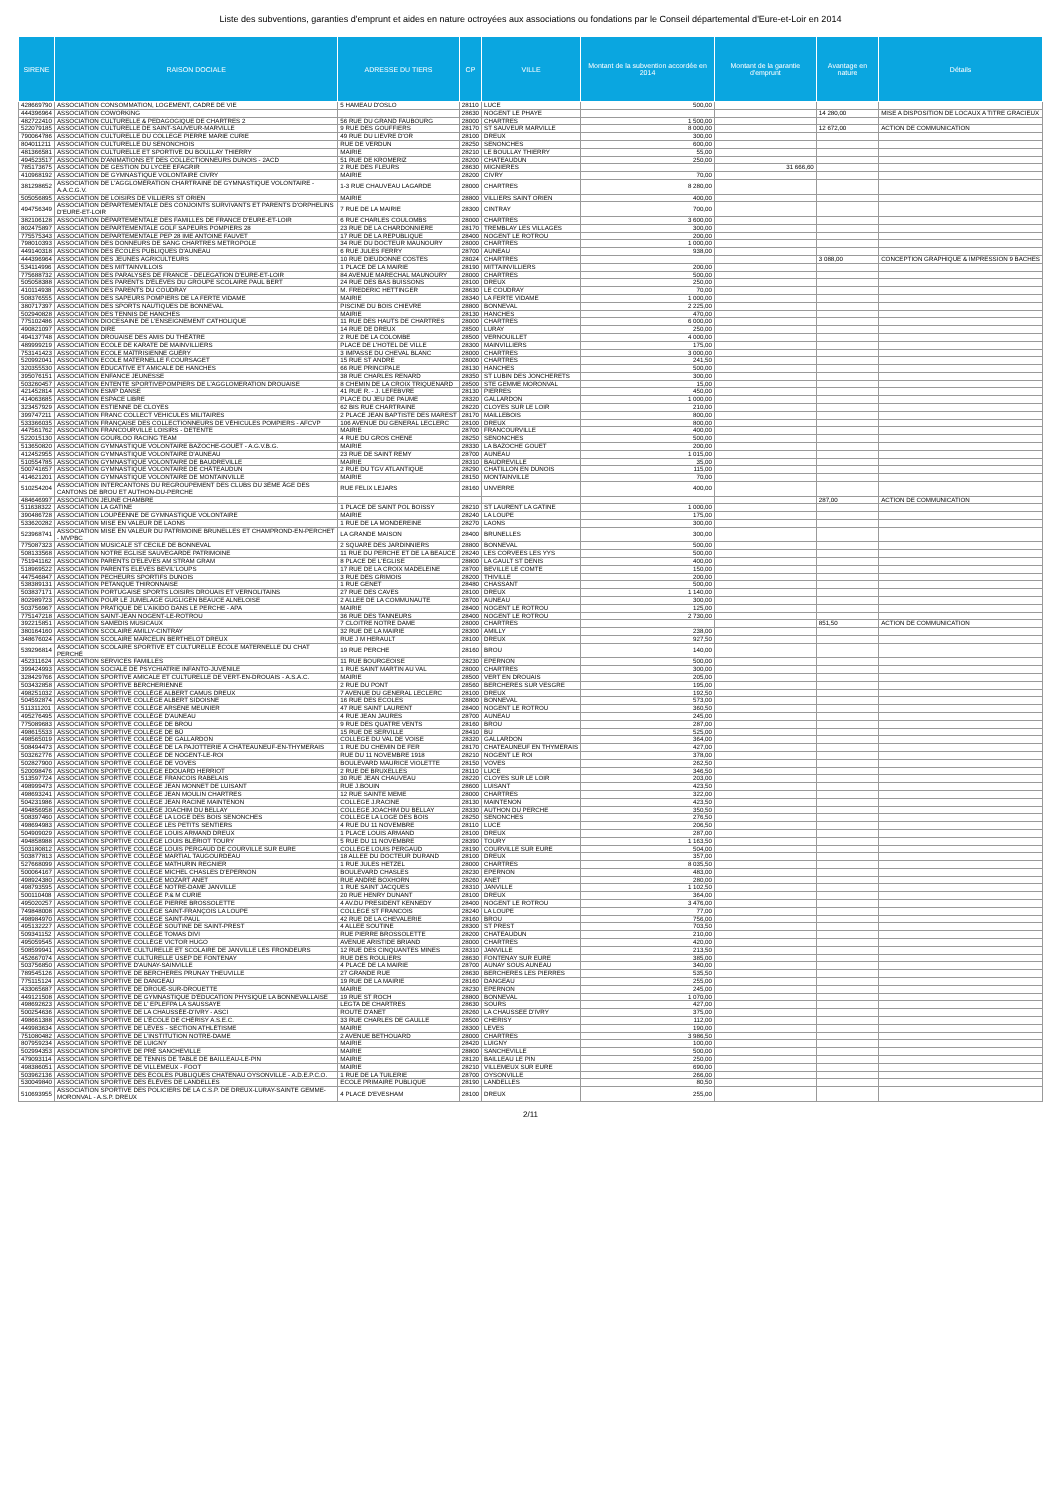Liste des subventions, garanties d'emprunt et aides en nature octroyées aux associations ou fondations par le Conseil départemental d'Eure-et-Loir en 2014
| SIRENE | RAISON DOCIALE | ADRESSE DU TIERS | CP | VILLE | Montant de la subvention accordée en 2014 | Montant de la garantie d'emprunt | Avantage en nature | Détails |
| --- | --- | --- | --- | --- | --- | --- | --- | --- |
| 428669790 | ASSOCIATION CONSOMMATION, LOGEMENT, CADRE DE VIE | 5 HAMEAU D'OSLO | 28110 | LUCE | 500,00 | | | |
| 444396964 | ASSOCIATION COWORKING | | 28630 | NOGENT LE PHAYE | | | 14 280,00 | MISE A DISPOSITION DE LOCAUX A TITRE GRACIEUX |
| 482722410 | ASSOCIATION CULTURELLE & PEDAGOGIQUE DE CHARTRES 2 | 56 RUE DU GRAND FAUBOURG | 28000 | CHARTRES | 1 500,00 | | | |
| 522079185 | ASSOCIATION CULTURELLE DE SAINT-SAUVEUR-MARVILLE | 9 RUE DES GOUFFIERS | 28170 | ST SAUVEUR MARVILLE | 8 000,00 | | 12 672,00 | ACTION DE COMMUNICATION |
| 790064786 | ASSOCIATION CULTURELLE DU COLLEGE PIERRE MARIE CURIE | 49 RUE DU LIEVRE D'OR | 28100 | DREUX | 300,00 | | | |
| 804011211 | ASSOCIATION CULTURELLE DU SENONCHOIS | RUE DE VERDUN | 28250 | SENONCHES | 600,00 | | | |
| 481366581 | ASSOCIATION CULTURELLE ET SPORTIVE DU BOULLAY THIERRY | MAIRIE | 28210 | LE BOULLAY THIERRY | 55,00 | | | |
| 494523517 | ASSOCIATION D'ANIMATIONS ET DES COLLECTIONNEURS DUNOIS - 2ACD | 51 RUE DE KROMERIZ | 28200 | CHATEAUDUN | 250,00 | | | |
| 785173675 | ASSOCIATION DE GESTION DU LYCEE EFAGRIR | 2 RUE DES FLEURS | 28630 | MIGNIERES | | 31 666,60 | | |
| 410968192 | ASSOCIATION DE GYMNASTIQUE VOLONTAIRE CIVRY | MAIRIE | 28200 | CIVRY | 70,00 | | | |
| 381298652 | ASSOCIATION DE L'AGGLOMÉRATION CHARTRAINE DE GYMNASTIQUE VOLONTAIRE - A.A.C.G.V. | 1-3 RUE CHAUVEAU LAGARDE | 28000 | CHARTRES | 8 280,00 | | | |
| 505056895 | ASSOCIATION DE LOISIRS DE VILLIERS ST ORIEN | MAIRIE | 28800 | VILLIERS SAINT ORIEN | 400,00 | | | |
| 494756349 | ASSOCIATION DÉPARTEMENTALE DES CONJOINTS SURVIVANTS ET PARENTS D'ORPHELINS D'EURE-ET-LOIR | 7 RUE DE LA MAIRIE | 28300 | CINTRAY | 700,00 | | | |
| 382106128 | ASSOCIATION DÉPARTEMENTALE DES FAMILLES DE FRANCE D'EURE-ET-LOIR | 6 RUE CHARLES COULOMBS | 28000 | CHARTRES | 3 600,00 | | | |
| 802475897 | ASSOCIATION DEPARTEMENTALE GOLF SAPEURS POMPIERS 28 | 23 RUE DE LA CHARDONNIERE | 28170 | TREMBLAY LES VILLAGES | 300,00 | | | |
| 775575343 | ASSOCIATION DEPARTEMENTALE PEP 28 IME ANTOINE FAUVET | 17 RUE DE LA REPUBLIQUE | 28400 | NOGENT LE ROTROU | 200,00 | | | |
| 798010393 | ASSOCIATION DES DONNEURS DE SANG CHARTRES METROPOLE | 34 RUE DU DOCTEUR MAUNOURY | 28000 | CHARTRES | 1 000,00 | | | |
| 449140318 | ASSOCIATION DES ÉCOLES PUBLIQUES D'AUNEAU | 6 RUE JULES FERRY | 28700 | AUNEAU | 938,00 | | | |
| 444396964 | ASSOCIATION DES JEUNES AGRICULTEURS | 10 RUE DIEUDONNE COSTES | 28024 | CHARTRES | | | 3 088,00 | CONCEPTION GRAPHIQUE & IMPRESSION 9 BACHES |
| 534114996 | ASSOCIATION DES MITTAINVILLOIS | 1 PLACE DE LA MAIRIE | 28190 | MITTAINVILLIERS | 200,00 | | | |
| 775688732 | ASSOCIATION DES PARALYSES DE FRANCE - DELEGATION D'EURE-ET-LOIR | 84 AVENUE MARECHAL MAUNOURY | 28000 | CHARTRES | 500,00 | | | |
| 505058388 | ASSOCIATION DES PARENTS D'ÉLÈVES DU GROUPE SCOLAIRE PAUL BERT | 24 RUE DES BAS BUISSONS | 28100 | DREUX | 250,00 | | | |
| 410114938 | ASSOCIATION DES PARENTS DU COUDRAY | M. FREDERIC HETTINGER | 28630 | LE COUDRAY | 70,00 | | | |
| 508376555 | ASSOCIATION DES SAPEURS POMPIERS DE LA FERTE VIDAME | MAIRIE | 28340 | LA FERTE VIDAME | 1 000,00 | | | |
| 380717397 | ASSOCIATION DES SPORTS NAUTIQUES DE BONNEVAL | PISCINE DU BOIS CHIEVRE | 28800 | BONNEVAL | 2 225,00 | | | |
| 502940828 | ASSOCIATION DES TENNIS DE HANCHES | MAIRIE | 28130 | HANCHES | 470,00 | | | |
| 775102486 | ASSOCIATION DIOCESAINE DE L'ENSEIGNEMENT CATHOLIQUE | 11 RUE DES HAUTS DE CHARTRES | 28000 | CHARTRES | 6 000,00 | | | |
| 490821097 | ASSOCIATION DIRE | 14 RUE DE DREUX | 28500 | LURAY | 250,00 | | | |
| 494137748 | ASSOCIATION DROUAISE DES AMIS DU THÉÂTRE | 2 RUE DE LA COLOMBE | 28500 | VERNOUILLET | 4 000,00 | | | |
| 489999219 | ASSOCIATION ECOLE DE KARATE DE MAINVILLIERS | PLACE DE L'HOTEL DE VILLE | 28300 | MAINVILLIERS | 175,00 | | | |
| 753141423 | ASSOCIATION ECOLE MAÎTRISIENNE GUÉRY | 3 IMPASSE DU CHEVAL BLANC | 28000 | CHARTRES | 3 000,00 | | | |
| 520992041 | ASSOCIATION ECOLE MATERNELLE F.COURSAGET | 15 RUE ST ANDRE | 28000 | CHARTRES | 241,50 | | | |
| 320355530 | ASSOCIATION ÉDUCATIVE ET AMICALE DE HANCHES | 66 RUE PRINCIPALE | 28130 | HANCHES | 500,00 | | | |
| 395076151 | ASSOCIATION ENFANCE JEUNESSE | 38 RUE CHARLES RENARD | 28350 | ST LUBIN DES JONCHERETS | 300,00 | | | |
| 503260457 | ASSOCIATION ENTENTE SPORTIVEPOMPIERS DE L'AGGLOMERATION DROUAISE | 8 CHEMIN DE LA CROIX TRIQUENARD | 28500 | STE GEMME MORONVAL | 15,00 | | | |
| 421452814 | ASSOCIATION ESMP DANSE | 41 RUE R. - J. LEFEBVRE | 28130 | PIERRES | 450,00 | | | |
| 414063685 | ASSOCIATION ESPACE LIBRE | PLACE DU JEU DE PAUME | 28320 | GALLARDON | 1 000,00 | | | |
| 323457929 | ASSOCIATION ESTIENNE DE CLOYES | 62 BIS RUE CHARTRAINE | 28220 | CLOYES SUR LE LOIR | 210,00 | | | |
| 399747211 | ASSOCIATION FRANC COLLECT VEHICULES MILITAIRES | 2 PLACE JEAN BAPTISTE DES MAREST | 28170 | MAILLEBOIS | 800,00 | | | |
| 533366035 | ASSOCIATION FRANÇAISE DES COLLECTIONNEURS DE VÉHICULES POMPIERS - AFCVP | 106 AVENUE DU GENERAL LECLERC | 28100 | DREUX | 800,00 | | | |
| 447561762 | ASSOCIATION FRANCOURVILLE LOISIRS - DETENTE | MAIRIE | 28700 | FRANCOURVILLE | 400,00 | | | |
| 522015130 | ASSOCIATION GOURLOO RACING TEAM | 4 RUE DU GROS CHENE | 28250 | SENONCHES | 500,00 | | | |
| 513650820 | ASSOCIATION GYMNASTIQUE VOLONTAIRE BAZOCHE-GOUËT - A.G.V.B.G. | MAIRIE | 28330 | LA BAZOCHE GOUET | 200,00 | | | |
| 412452955 | ASSOCIATION GYMNASTIQUE VOLONTAIRE D'AUNEAU | 23 RUE DE SAINT REMY | 28700 | AUNEAU | 1 015,00 | | | |
| 510554785 | ASSOCIATION GYMNASTIQUE VOLONTAIRE DE BAUDREVILLE | MAIRIE | 28310 | BAUDREVILLE | 35,00 | | | |
| 500741657 | ASSOCIATION GYMNASTIQUE VOLONTAIRE DE CHÂTEAUDUN | 2 RUE DU TGV ATLANTIQUE | 28290 | CHATILLON EN DUNOIS | 115,00 | | | |
| 414621201 | ASSOCIATION GYMNASTIQUE VOLONTAIRE DE MONTAINVILLE | MAIRIE | 28150 | MONTAINVILLE | 70,00 | | | |
| 510254204 | ASSOCIATION INTERCANTONS DU REGROUPEMENT DES CLUBS DU 3ÈME ÂGE DES CANTONS DE BROU ET AUTHON-DU-PERCHE | RUE FELIX LEJARS | 28160 | UNVERRE | 400,00 | | | |
| 484646997 | ASSOCIATION JEUNE CHAMBRE | | | | | | 287,00 | ACTION DE COMMUNICATION |
| 511638322 | ASSOCIATION LA GATINE | 1 PLACE DE SAINT POL BOISSY | 28210 | ST LAURENT LA GATINE | 1 000,00 | | | |
| 390486728 | ASSOCIATION LOUPÉENNE DE GYMNASTIQUE VOLONTAIRE | MAIRIE | 28240 | LA LOUPE | 175,00 | | | |
| 533620282 | ASSOCIATION MISE EN VALEUR DE LAONS | 1 RUE DE LA MONDEREINE | 28270 | LAONS | 300,00 | | | |
| 523968741 | ASSOCIATION MISE EN VALEUR DU PATRIMOINE BRUNELLES ET CHAMPROND-EN-PERCHET - MVPBC | LA GRANDE MAISON | 28400 | BRUNELLES | 300,00 | | | |
| 775087323 | ASSOCIATION MUSICALE ST CECILE DE BONNEVAL | 2 SQUARE DES JARDINNIERS | 28800 | BONNEVAL | 500,00 | | | |
| 508133568 | ASSOCIATION NOTRE EGLISE SAUVEGARDE PATRIMOINE | 11 RUE DU PERCHE ET DE LA BEAUCE | 28240 | LES CORVEES LES YYS | 500,00 | | | |
| 751941162 | ASSOCIATION PARENTS D'ELEVES AM STRAM GRAM | 8 PLACE DE L'EGLISE | 28800 | LA GAULT ST DENIS | 400,00 | | | |
| 518969522 | ASSOCIATION PARENTS ELEVES BEVIL'LOUPS | 17 RUE DE LA CROIX MADELEINE | 28700 | BEVILLE LE COMTE | 150,00 | | | |
| 447546847 | ASSOCIATION PECHEURS SPORTIFS DUNOIS | 3 RUE DES GRIMOIS | 28200 | THIVILLE | 200,00 | | | |
| 538389131 | ASSOCIATION PETANQUE THIRONNAISE | 1 RUE GENET | 28480 | CHASSANT | 500,00 | | | |
| 503837171 | ASSOCIATION PORTUGAISE SPORTS LOISIRS DROUAIS ET VERNOLITAINS | 27 RUE DES CAVES | 28100 | DREUX | 1 140,00 | | | |
| 802989723 | ASSOCIATION POUR LE JUMELAGE GUGLIGEN BEAUCE ALNELOISE | 2 ALLEE DE LA COMMUNAUTE | 28700 | AUNEAU | 300,00 | | | |
| 503756967 | ASSOCIATION PRATIQUE DE L'AIKIDO DANS LE PERCHE - APA | MAIRIE | 28400 | NOGENT LE ROTROU | 125,00 | | | |
| 775147218 | ASSOCIATION SAINT-JEAN NOGENT-LE-ROTROU | 36 RUE DES TANNEURS | 28400 | NOGENT LE ROTROU | 2 730,00 | | | |
| 392215851 | ASSOCIATION SAMEDIS MUSICAUX | 7 CLOITRE NOTRE DAME | 28000 | CHARTRES | | | 851,50 | ACTION DE COMMUNICATION |
| 380164160 | ASSOCIATION SCOLAIRE AMILLY-CINTRAY | 32 RUE DE LA MAIRIE | 28300 | AMILLY | 238,00 | | | |
| 348676024 | ASSOCIATION SCOLAIRE MARCELIN BERTHELOT DREUX | RUE J M HERAULT | 28100 | DREUX | 927,50 | | | |
| 539296814 | ASSOCIATION SCOLAIRE SPORTIVE ET CULTURELLE ÉCOLE MATERNELLE DU CHAT PERCHÉ | 19 RUE PERCHE | 28160 | BROU | 140,00 | | | |
| 452311624 | ASSOCIATION SERVICES FAMILLES | 11 RUE BOURGEOISE | 28230 | EPERNON | 500,00 | | | |
| 399424993 | ASSOCIATION SOCIALE DE PSYCHIATRIE INFANTO-JUVÉNILE | 1 RUE SAINT MARTIN AU VAL | 28000 | CHARTRES | 300,00 | | | |
| 328429766 | ASSOCIATION SPORTIVE AMICALE ET CULTURELLE DE VERT-EN-DROUAIS - A.S.A.C. | MAIRIE | 28500 | VERT EN DROUAIS | 205,00 | | | |
| 503432858 | ASSOCIATION SPORTIVE BERCHERIENNE | 2 RUE DU PONT | 28560 | BERCHERES SUR VESGRE | 195,00 | | | |
| 498251032 | ASSOCIATION SPORTIVE COLLÈGE ALBERT CAMUS DREUX | 7 AVENUE DU GENERAL LECLERC | 28100 | DREUX | 192,50 | | | |
| 504592874 | ASSOCIATION SPORTIVE COLLÈGE ALBERT SIDOISNE | 16 RUE DES ECOLES | 28800 | BONNEVAL | 573,00 | | | |
| 511311201 | ASSOCIATION SPORTIVE COLLÈGE ARSÈNE MEUNIER | 47 RUE SAINT LAURENT | 28400 | NOGENT LE ROTROU | 360,50 | | | |
| 495276495 | ASSOCIATION SPORTIVE COLLÈGE D'AUNEAU | 4 RUE JEAN JAURES | 28700 | AUNEAU | 245,00 | | | |
| 775089683 | ASSOCIATION SPORTIVE COLLÈGE DE BROU | 9 RUE DES QUATRE VENTS | 28160 | BROU | 287,00 | | | |
| 498615533 | ASSOCIATION SPORTIVE COLLÈGE DE BÛ | 15 RUE DE SERVILLE | 28410 | BU | 525,00 | | | |
| 498565019 | ASSOCIATION SPORTIVE COLLÈGE DE GALLARDON | COLLEGE DU VAL DE VOISE | 28320 | GALLARDON | 364,00 | | | |
| 508494473 | ASSOCIATION SPORTIVE COLLÈGE DE LA PAJOTTERIE À CHÂTEAUNEUF-EN-THYMERAIS | 1 RUE DU CHEMIN DE FER | 28170 | CHATEAUNEUF EN THYMERAIS | 427,00 | | | |
| 503262776 | ASSOCIATION SPORTIVE COLLÈGE DE NOGENT-LE-ROI | RUE DU 11 NOVEMBRE 1918 | 28210 | NOGENT LE ROI | 378,00 | | | |
| 502827900 | ASSOCIATION SPORTIVE COLLÈGE DE VOVES | BOULEVARD MAURICE VIOLETTE | 28150 | VOVES | 262,50 | | | |
| 520098476 | ASSOCIATION SPORTIVE COLLÈGE EDOUARD HERRIOT | 2 RUE DE BRUXELLES | 28110 | LUCE | 346,50 | | | |
| 513597724 | ASSOCIATION SPORTIVE COLLEGE FRANCOIS RABELAIS | 30 RUE JEAN CHAUVEAU | 28220 | CLOYES SUR LE LOIR | 203,00 | | | |
| 498999473 | ASSOCIATION SPORTIVE COLLEGE JEAN MONNET DE LUISANT | RUE J.BOUIN | 28600 | LUISANT | 423,50 | | | |
| 498693241 | ASSOCIATION SPORTIVE COLLÈGE JEAN MOULIN CHARTRES | 12 RUE SAINTE MEME | 28000 | CHARTRES | 322,00 | | | |
| 504231986 | ASSOCIATION SPORTIVE COLLÈGE JEAN RACINE MAINTENON | COLLEGE J.RACINE | 28130 | MAINTENON | 423,50 | | | |
| 494856958 | ASSOCIATION SPORTIVE COLLÈGE JOACHIM DU BELLAY | COLLEGE JOACHIM DU BELLAY | 28330 | AUTHON DU PERCHE | 350,50 | | | |
| 508397460 | ASSOCIATION SPORTIVE COLLÈGE LA LOGE DES BOIS SENONCHES | COLLEGE LA LOGE DES BOIS | 28250 | SENONCHES | 276,50 | | | |
| 498694983 | ASSOCIATION SPORTIVE COLLEGE LES PETITS SENTIERS | 4 RUE DU 11 NOVEMBRE | 28110 | LUCE | 206,50 | | | |
| 504909029 | ASSOCIATION SPORTIVE COLLÈGE LOUIS ARMAND DREUX | 1 PLACE LOUIS ARMAND | 28100 | DREUX | 287,00 | | | |
| 494858988 | ASSOCIATION SPORTIVE COLLÈGE LOUIS BLÉRIOT TOURY | 5 RUE DU 11 NOVEMBRE | 28390 | TOURY | 1 163,50 | | | |
| 503180812 | ASSOCIATION SPORTIVE COLLÈGE LOUIS PERGAUD DE COURVILLE SUR EURE | COLLEGE LOUIS PERGAUD | 28190 | COURVILLE SUR EURE | 504,00 | | | |
| 503877813 | ASSOCIATION SPORTIVE COLLÈGE MARTIAL TAUGOURDEAU | 18 ALLEE DU DOCTEUR DURAND | 28100 | DREUX | 357,00 | | | |
| 527668099 | ASSOCIATION SPORTIVE COLLÈGE MATHURIN REGNIER | 1 RUE JULES HETZEL | 28000 | CHARTRES | 8 035,50 | | | |
| 500064167 | ASSOCIATION SPORTIVE COLLÈGE MICHEL CHASLES D'EPERNON | BOULEVARD CHASLES | 28230 | EPERNON | 483,00 | | | |
| 498924380 | ASSOCIATION SPORTIVE COLLÈGE MOZART ANET | RUE ANDRE BOXHORN | 28260 | ANET | 280,00 | | | |
| 498793595 | ASSOCIATION SPORTIVE COLLÈGE NOTRE-DAME JANVILLE | 1 RUE SAINT JACQUES | 28310 | JANVILLE | 1 102,50 | | | |
| 500110408 | ASSOCIATION SPORTIVE COLLÈGE P.& M CURIE | 20 RUE HENRY DUNANT | 28100 | DREUX | 364,00 | | | |
| 495020257 | ASSOCIATION SPORTIVE COLLÈGE PIERRE BROSSOLETTE | 4 AV.DU PRESIDENT KENNEDY | 28400 | NOGENT LE ROTROU | 3 476,00 | | | |
| 749848008 | ASSOCIATION SPORTIVE COLLÈGE SAINT-FRANÇOIS LA LOUPE | COLLEGE ST FRANCOIS | 28240 | LA LOUPE | 77,00 | | | |
| 498984970 | ASSOCIATION SPORTIVE COLLEGE SAINT-PAUL | 42 RUE DE LA CHEVALERIE | 28160 | BROU | 756,00 | | | |
| 495132227 | ASSOCIATION SPORTIVE COLLÈGE SOUTINE DE SAINT-PREST | 4 ALLEE SOUTINE | 28300 | ST PREST | 703,50 | | | |
| 509341152 | ASSOCIATION SPORTIVE COLLÈGE TOMAS DIVI | RUE PIERRE BROSSOLETTE | 28200 | CHATEAUDUN | 210,00 | | | |
| 495059545 | ASSOCIATION SPORTIVE COLLÈGE VICTOR HUGO | AVENUE ARISTIDE BRIAND | 28000 | CHARTRES | 420,00 | | | |
| 508599941 | ASSOCIATION SPORTIVE CULTURELLE ET SCOLAIRE DE JANVILLE LES FRONDEURS | 12 RUE DES CINQUANTES MINES | 28310 | JANVILLE | 213,50 | | | |
| 452667074 | ASSOCIATION SPORTIVE CULTURELLE USEP DE FONTENAY | RUE DES ROULIERS | 28630 | FONTENAY SUR EURE | 385,00 | | | |
| 503756850 | ASSOCIATION SPORTIVE D'AUNAY-SAINVILLE | 4 PLACE DE LA MAIRIE | 28700 | AUNAY SOUS AUNEAU | 340,00 | | | |
| 789545126 | ASSOCIATION SPORTIVE DE BERCHERES PRUNAY THEUVILLE | 27 GRANDE RUE | 28630 | BERCHERES LES PIERRES | 535,50 | | | |
| 775115124 | ASSOCIATION SPORTIVE DE DANGEAU | 19 RUE DE LA MAIRIE | 28160 | DANGEAU | 255,00 | | | |
| 433065687 | ASSOCIATION SPORTIVE DE DROUÉ-SUR-DROUETTE | MAIRIE | 28230 | EPERNON | 245,00 | | | |
| 449121508 | ASSOCIATION SPORTIVE DE GYMNASTIQUE D'ÉDUCATION PHYSIQUE LA BONNEVALLAISE | 19 RUE ST ROCH | 28800 | BONNEVAL | 1 070,00 | | | |
| 498692623 | ASSOCIATION SPORTIVE DE L' EPLEFPA LA SAUSSAYE | LEGTA DE CHARTRES | 28630 | SOURS | 427,00 | | | |
| 500254636 | ASSOCIATION SPORTIVE DE LA CHAUSSÉE-D'IVRY - ASCI | ROUTE D'ANET | 28260 | LA CHAUSSEE D'IVRY | 375,00 | | | |
| 498661388 | ASSOCIATION SPORTIVE DE L'ÉCOLE DE CHÉRISY A.S.E.C. | 33 RUE CHARLES DE GAULLE | 28500 | CHERISY | 112,00 | | | |
| 449983634 | ASSOCIATION SPORTIVE DE LÈVES - SECTION ATHLÉTISME | MAIRIE | 28300 | LEVES | 190,00 | | | |
| 751080482 | ASSOCIATION SPORTIVE DE L'INSTITUTION NOTRE-DAME | 2 AVENUE BETHOUARD | 28000 | CHARTRES | 3 986,50 | | | |
| 807959234 | ASSOCIATION SPORTIVE DE LUIGNY | MAIRIE | 28420 | LUIGNY | 100,00 | | | |
| 502994353 | ASSOCIATION SPORTIVE DE PRÉ SANCHEVILLE | MAIRIE | 28800 | SANCHEVILLE | 500,00 | | | |
| 479093114 | ASSOCIATION SPORTIVE DE TENNIS DE TABLE DE BAILLEAU-LE-PIN | MAIRIE | 28120 | BAILLEAU LE PIN | 250,00 | | | |
| 498386051 | ASSOCIATION SPORTIVE DE VILLEMEUX - FOOT | MAIRIE | 28210 | VILLEMEUX SUR EURE | 690,00 | | | |
| 503962136 | ASSOCIATION SPORTIVE DES ÉCOLES PUBLIQUES CHATENAU OYSONVILLE - A.D.E.P.C.O. | 1 RUE DE LA TUILERIE | 28700 | OYSONVILLE | 266,00 | | | |
| 530049840 | ASSOCIATION SPORTIVE DES ÉLÈVES DE LANDELLES | ECOLE PRIMAIRE PUBLIQUE | 28190 | LANDELLES | 80,50 | | | |
| 510693955 | ASSOCIATION SPORTIVE DES POLICIERS DE LA C.S.P. DE DREUX-LURAY-SAINTE GEMME-MORONVAL - A.S.P. DREUX | 4 PLACE D'EVESHAM | 28100 | DREUX | 255,00 | | | |
2/11